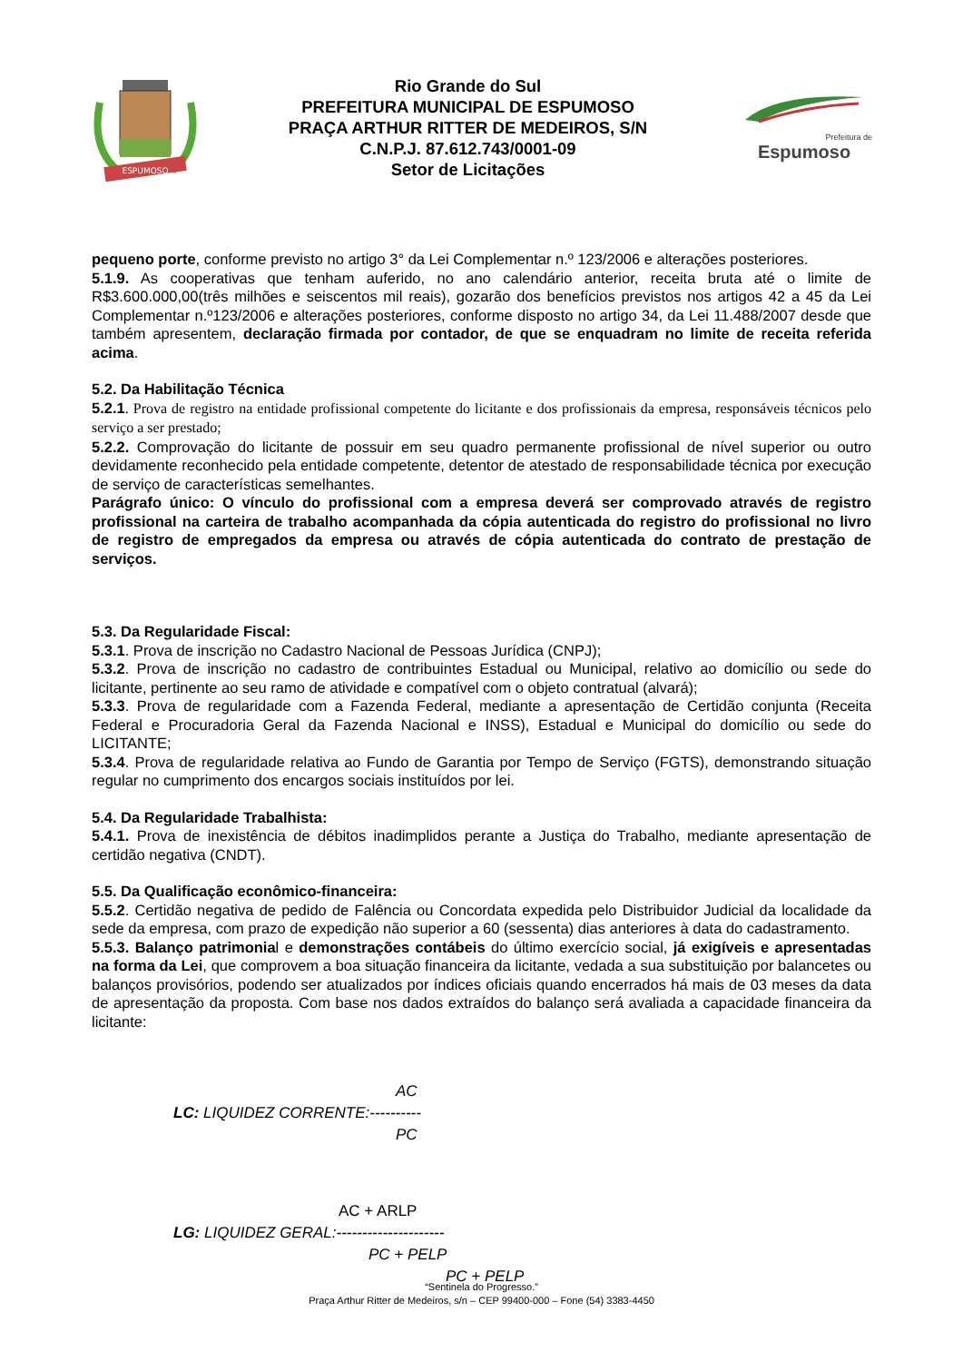ESPUMOSO
Rio Grande do Sul
PREFEITURA MUNICIPAL DE ESPUMOSO
PRAÇA ARTHUR RITTER DE MEDEIROS, S/N
C.N.P.J. 87.612.743/0001-09
Setor de Licitações
Prefeitura de
Espumoso
pequeno porte, conforme previsto no artigo 3° da Lei Complementar n.º 123/2006 e alterações posteriores.
5.1.9. As cooperativas que tenham auferido, no ano calendário anterior, receita bruta até o limite de R$3.600.000,00(três milhões e seiscentos mil reais), gozarão dos benefícios previstos nos artigos 42 a 45 da Lei Complementar n.º123/2006 e alterações posteriores, conforme disposto no artigo 34, da Lei 11.488/2007 desde que também apresentem, declaração firmada por contador, de que se enquadram no limite de receita referida acima.
5.2. Da Habilitação Técnica
5.2.1. Prova de registro na entidade profissional competente do licitante e dos profissionais da empresa, responsáveis técnicos pelo serviço a ser prestado;
5.2.2. Comprovação do licitante de possuir em seu quadro permanente profissional de nível superior ou outro devidamente reconhecido pela entidade competente, detentor de atestado de responsabilidade técnica por execução de serviço de características semelhantes.
Parágrafo único: O vínculo do profissional com a empresa deverá ser comprovado através de registro profissional na carteira de trabalho acompanhada da cópia autenticada do registro do profissional no livro de registro de empregados da empresa ou através de cópia autenticada do contrato de prestação de serviços.
5.3. Da Regularidade Fiscal:
5.3.1. Prova de inscrição no Cadastro Nacional de Pessoas Jurídica (CNPJ);
5.3.2. Prova de inscrição no cadastro de contribuintes Estadual ou Municipal, relativo ao domicílio ou sede do licitante, pertinente ao seu ramo de atividade e compatível com o objeto contratual (alvará);
5.3.3. Prova de regularidade com a Fazenda Federal, mediante a apresentação de Certidão conjunta (Receita Federal e Procuradoria Geral da Fazenda Nacional e INSS), Estadual e Municipal do domicílio ou sede do LICITANTE;
5.3.4. Prova de regularidade relativa ao Fundo de Garantia por Tempo de Serviço (FGTS), demonstrando situação regular no cumprimento dos encargos sociais instituídos por lei.
5.4. Da Regularidade Trabalhista:
5.4.1. Prova de inexistência de débitos inadimplidos perante a Justiça do Trabalho, mediante apresentação de certidão negativa (CNDT).
5.5. Da Qualificação econômico-financeira:
5.5.2. Certidão negativa de pedido de Falência ou Concordata expedida pelo Distribuidor Judicial da localidade da sede da empresa, com prazo de expedição não superior a 60 (sessenta) dias anteriores à data do cadastramento.
5.5.3. Balanço patrimonial e demonstrações contábeis do último exercício social, já exigíveis e apresentadas na forma da Lei, que comprovem a boa situação financeira da licitante, vedada a sua substituição por balancetes ou balanços provisórios, podendo ser atualizados por índices oficiais quando encerrados há mais de 03 meses da data de apresentação da proposta. Com base nos dados extraídos do balanço será avaliada a capacidade financeira da licitante:
AC
LC: LIQUIDEZ CORRENTE:----------
PC
AC + ARLP
LG: LIQUIDEZ GERAL:---------------------
PC + PELP
PC + PELP
“Sentinela do Progresso.”
Praça Arthur Ritter de Medeiros, s/n – CEP 99400-000 – Fone (54) 3383-4450